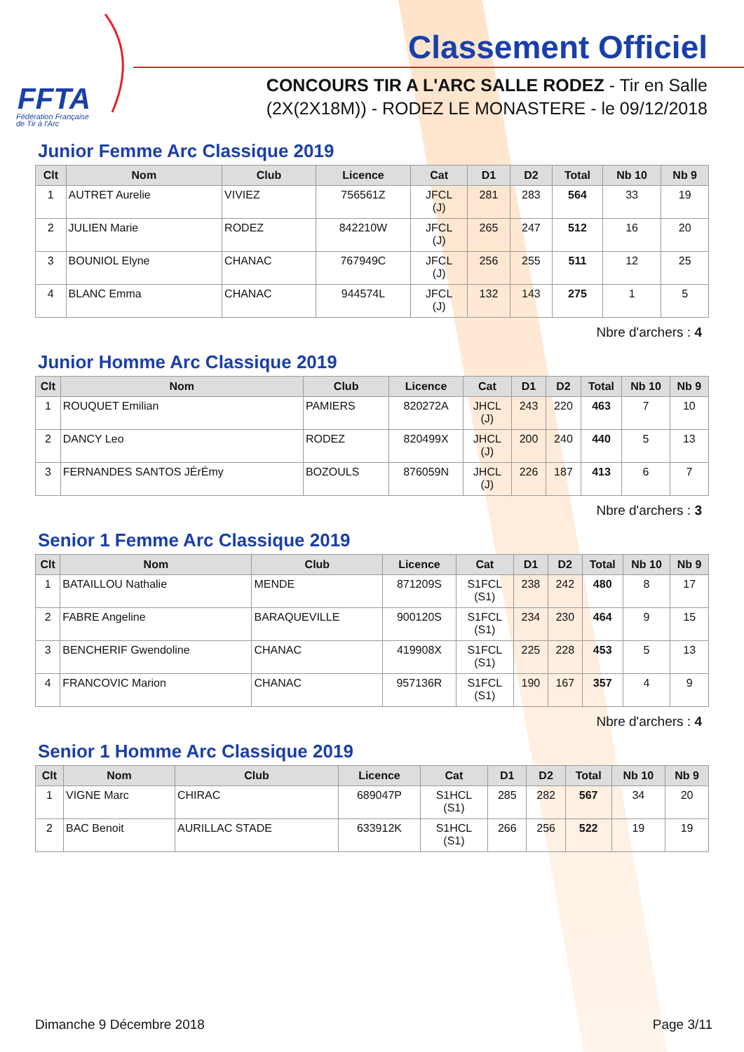FFTA
Fédération Française
de Tir à l'Arc
Classement Officiel
CONCOURS TIR A L'ARC SALLE RODEZ - Tir en Salle
(2X(2X18M)) - RODEZ LE MONASTERE - le 09/12/2018
Junior Femme Arc Classique 2019
| Clt | Nom | Club | Licence | Cat | D1 | D2 | Total | Nb 10 | Nb 9 |
| --- | --- | --- | --- | --- | --- | --- | --- | --- | --- |
| 1 | AUTRET Aurelie | VIVIEZ | 756561Z | JFCL (J) | 281 | 283 | 564 | 33 | 19 |
| 2 | JULIEN Marie | RODEZ | 842210W | JFCL (J) | 265 | 247 | 512 | 16 | 20 |
| 3 | BOUNIOL Elyne | CHANAC | 767949C | JFCL (J) | 256 | 255 | 511 | 12 | 25 |
| 4 | BLANC Emma | CHANAC | 944574L | JFCL (J) | 132 | 143 | 275 | 1 | 5 |
Nbre d'archers : 4
Junior Homme Arc Classique 2019
| Clt | Nom | Club | Licence | Cat | D1 | D2 | Total | Nb 10 | Nb 9 |
| --- | --- | --- | --- | --- | --- | --- | --- | --- | --- |
| 1 | ROUQUET Emilian | PAMIERS | 820272A | JHCL (J) | 243 | 220 | 463 | 7 | 10 |
| 2 | DANCY Leo | RODEZ | 820499X | JHCL (J) | 200 | 240 | 440 | 5 | 13 |
| 3 | FERNANDES SANTOS JÉrÉmy | BOZOULS | 876059N | JHCL (J) | 226 | 187 | 413 | 6 | 7 |
Nbre d'archers : 3
Senior 1 Femme Arc Classique 2019
| Clt | Nom | Club | Licence | Cat | D1 | D2 | Total | Nb 10 | Nb 9 |
| --- | --- | --- | --- | --- | --- | --- | --- | --- | --- |
| 1 | BATAILLOU Nathalie | MENDE | 871209S | S1FCL (S1) | 238 | 242 | 480 | 8 | 17 |
| 2 | FABRE Angeline | BARAQUEVILLE | 900120S | S1FCL (S1) | 234 | 230 | 464 | 9 | 15 |
| 3 | BENCHERIF Gwendoline | CHANAC | 419908X | S1FCL (S1) | 225 | 228 | 453 | 5 | 13 |
| 4 | FRANCOVIC Marion | CHANAC | 957136R | S1FCL (S1) | 190 | 167 | 357 | 4 | 9 |
Nbre d'archers : 4
Senior 1 Homme Arc Classique 2019
| Clt | Nom | Club | Licence | Cat | D1 | D2 | Total | Nb 10 | Nb 9 |
| --- | --- | --- | --- | --- | --- | --- | --- | --- | --- |
| 1 | VIGNE Marc | CHIRAC | 689047P | S1HCL (S1) | 285 | 282 | 567 | 34 | 20 |
| 2 | BAC Benoit | AURILLAC STADE | 633912K | S1HCL (S1) | 266 | 256 | 522 | 19 | 19 |
Dimanche 9 Décembre 2018 Page 3/11